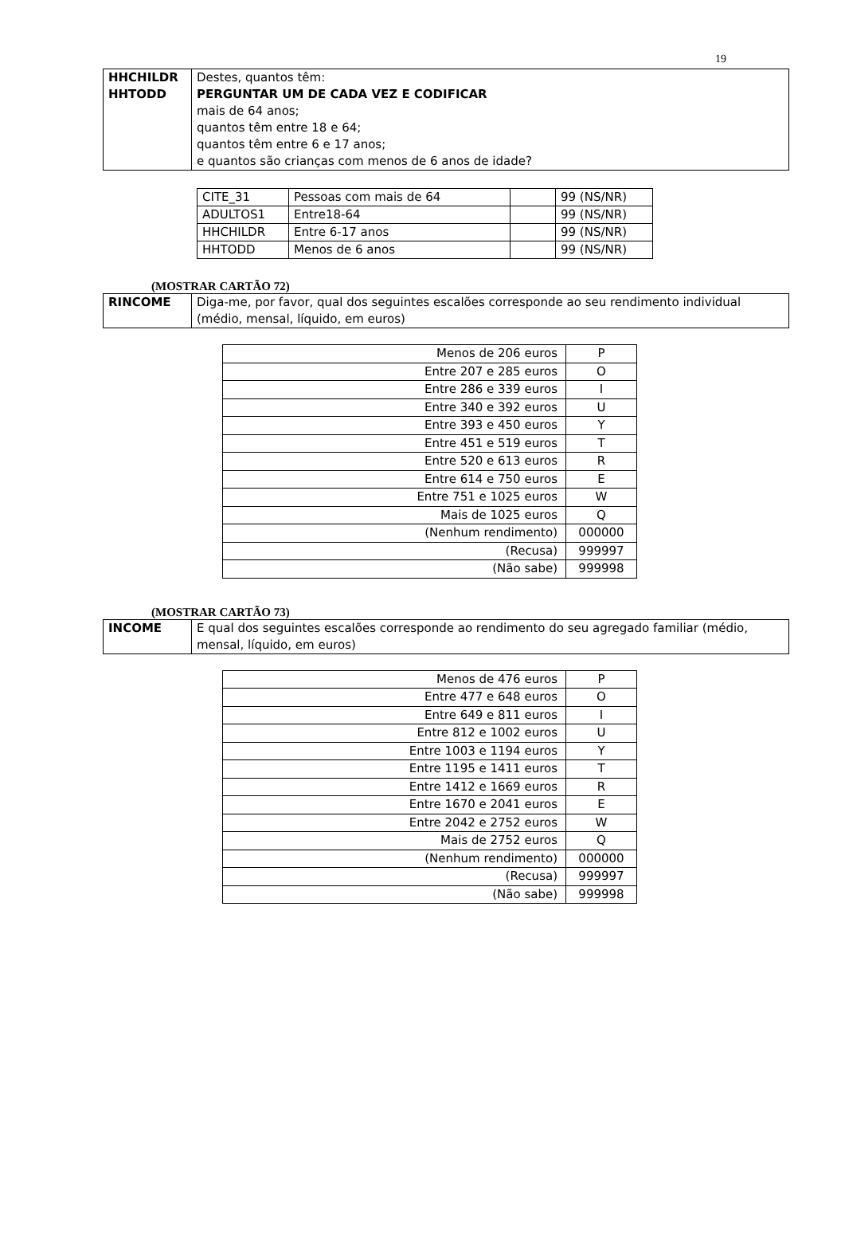19
| HHCHILDR HHTODD | Destes, quantos têm: PERGUNTAR UM DE CADA VEZ E CODIFICAR mais de 64 anos; quantos têm entre 18 e 64; quantos têm entre 6 e 17 anos; e quantos são crianças com menos de 6 anos de idade? |
| CITE_31 | Pessoas com mais de 64 | | 99 (NS/NR) |
| ADULTOS1 | Entre18-64 | | 99 (NS/NR) |
| HHCHILDR | Entre 6-17 anos | | 99 (NS/NR) |
| HHTODD | Menos de 6 anos | | 99 (NS/NR) |
(MOSTRAR CARTÃO 72)
| RINCOME | Diga-me, por favor, qual dos seguintes escalões corresponde ao seu rendimento individual (médio, mensal, líquido, em euros) |
| Menos de 206 euros | P |
| Entre 207 e 285 euros | O |
| Entre 286 e 339 euros | I |
| Entre 340 e 392 euros | U |
| Entre 393 e 450 euros | Y |
| Entre 451 e 519 euros | T |
| Entre 520 e 613 euros | R |
| Entre 614 e 750 euros | E |
| Entre 751 e 1025 euros | W |
| Mais de 1025 euros | Q |
| (Nenhum rendimento) | 000000 |
| (Recusa) | 999997 |
| (Não sabe) | 999998 |
(MOSTRAR CARTÃO 73)
| INCOME | E qual dos seguintes escalões corresponde ao rendimento do seu agregado familiar (médio, mensal, líquido, em euros) |
| Menos de 476 euros | P |
| Entre 477 e 648 euros | O |
| Entre 649 e 811 euros | I |
| Entre 812 e 1002 euros | U |
| Entre 1003 e 1194 euros | Y |
| Entre 1195 e 1411 euros | T |
| Entre 1412 e 1669 euros | R |
| Entre 1670 e 2041 euros | E |
| Entre 2042 e 2752 euros | W |
| Mais de 2752 euros | Q |
| (Nenhum rendimento) | 000000 |
| (Recusa) | 999997 |
| (Não sabe) | 999998 |